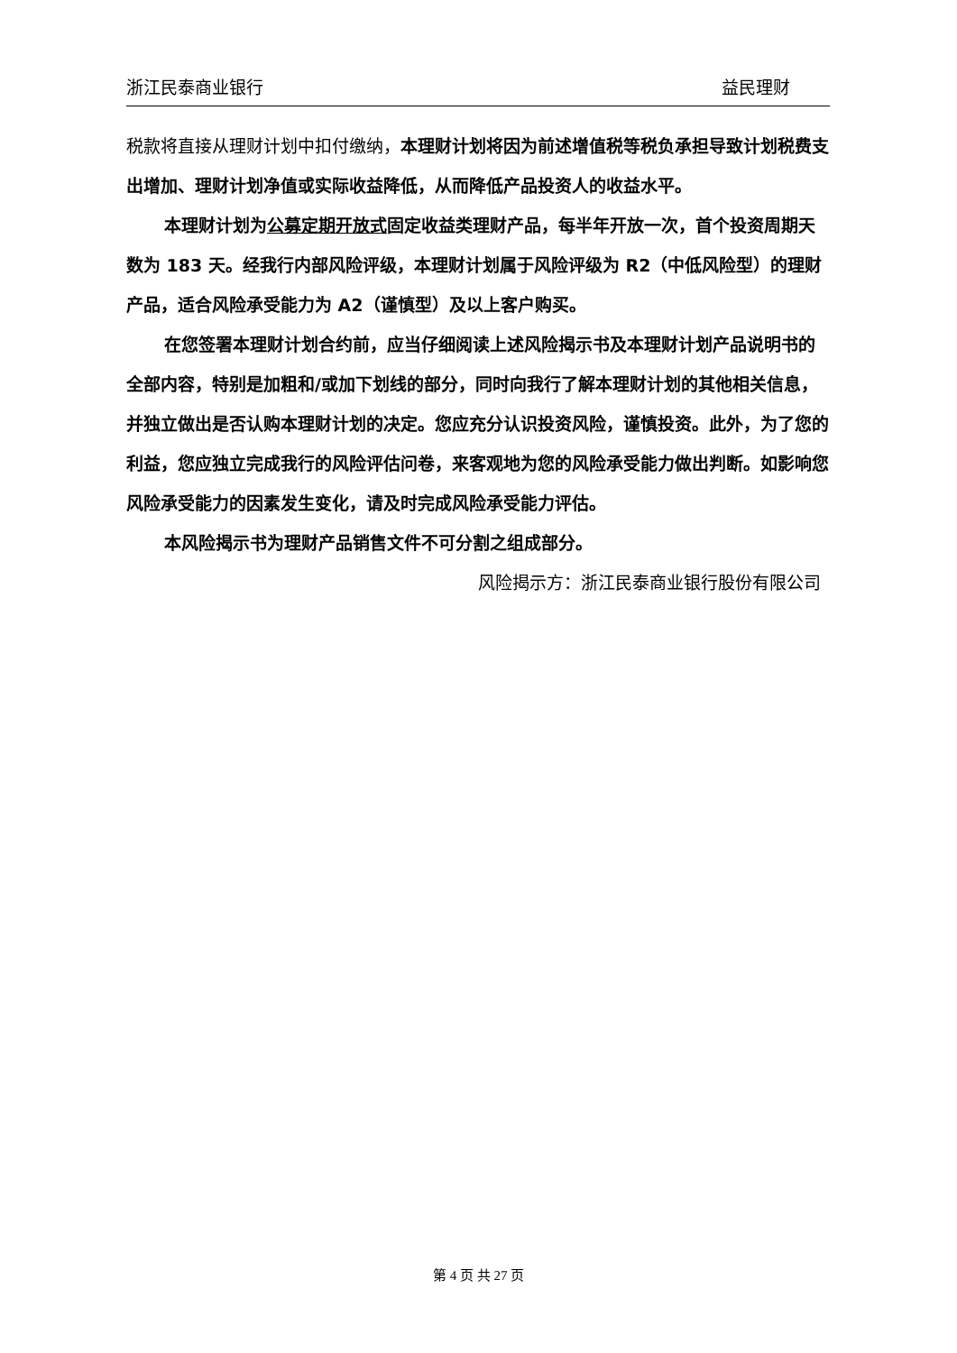浙江民泰商业银行 益民理财
税款将直接从理财计划中扣付缴纳，本理财计划将因为前述增值税等税负承担导致计划税费支出增加、理财计划净值或实际收益降低，从而降低产品投资人的收益水平。
本理财计划为公募定期开放式固定收益类理财产品，每半年开放一次，首个投资周期天数为 183 天。经我行内部风险评级，本理财计划属于风险评级为 R2（中低风险型）的理财产品，适合风险承受能力为 A2（谨慎型）及以上客户购买。
在您签署本理财计划合约前，应当仔细阅读上述风险揭示书及本理财计划产品说明书的全部内容，特别是加粗和/或加下划线的部分，同时向我行了解本理财计划的其他相关信息，并独立做出是否认购本理财计划的决定。您应充分认识投资风险，谨慎投资。此外，为了您的利益，您应独立完成我行的风险评估问卷，来客观地为您的风险承受能力做出判断。如影响您风险承受能力的因素发生变化，请及时完成风险承受能力评估。
本风险揭示书为理财产品销售文件不可分割之组成部分。
风险揭示方：浙江民泰商业银行股份有限公司
第 4 页 共 27 页